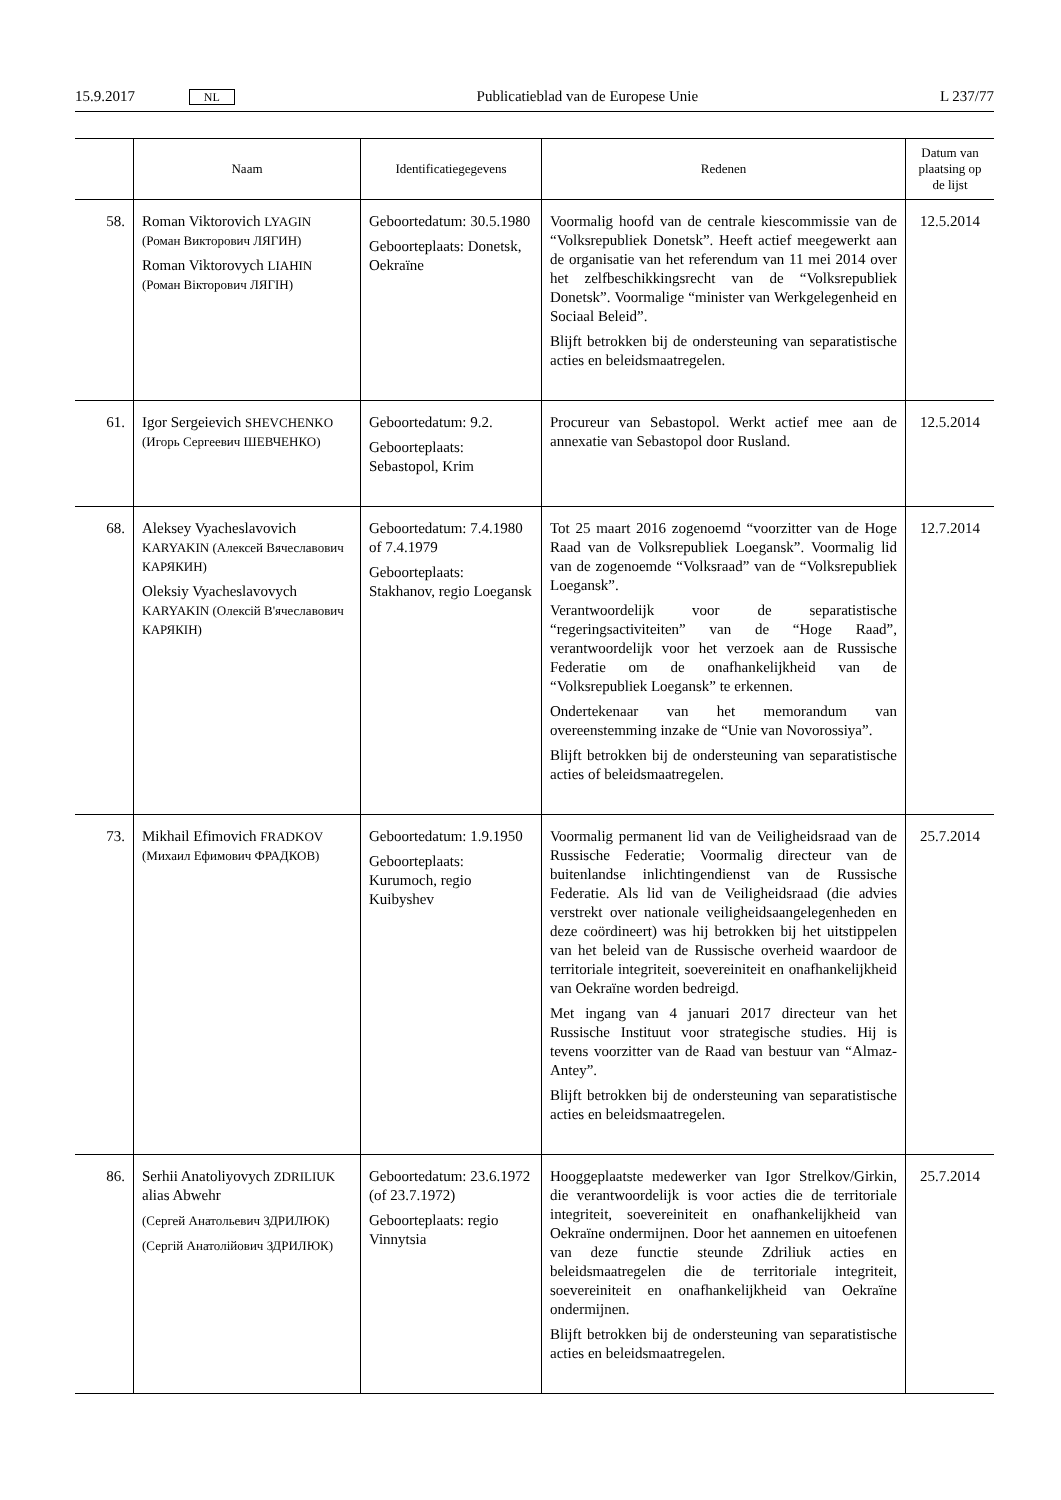15.9.2017 NL Publicatieblad van de Europese Unie L 237/77
| | Naam | Identificatiegegevens | Redenen | Datum van plaatsing op de lijst |
| --- | --- | --- | --- | --- |
| 58. | Roman Viktorovich LYAGIN (Роман Викторович ЛЯГИН) Roman Viktorovych LIAHIN (Роман Вікторович ЛЯГІН) | Geboortedatum: 30.5.1980 Geboorteplaats: Donetsk, Oekraïne | Voormalig hoofd van de centrale kiescommissie van de “Volksrepubliek Donetsk”. Heeft actief meegewerkt aan de organisatie van het referendum van 11 mei 2014 over het zelfbeschikkingsrecht van de “Volksrepubliek Donetsk”. Voormalige “minister van Werkgelegenheid en Sociaal Beleid”. Blijft betrokken bij de ondersteuning van separatistische acties en beleidsmaatregelen. | 12.5.2014 |
| 61. | Igor Sergeievich SHEVCHENKO (Игорь Сергеевич ШЕВЧЕНКО) | Geboortedatum: 9.2. Geboorteplaats: Sebastopol, Krim | Procureur van Sebastopol. Werkt actief mee aan de annexatie van Sebastopol door Rusland. | 12.5.2014 |
| 68. | Aleksey Vyacheslavovich KARYAKIN (Алексей Вячеславович КАРЯКИН) Oleksiy Vyacheslavovych KARYAKIN (Олексій В'ячеславович КАРЯКІН) | Geboortedatum: 7.4.1980 of 7.4.1979 Geboorteplaats: Stakhanov, regio Loegansk | Tot 25 maart 2016 zogenoemd “voorzitter van de Hoge Raad van de Volksrepubliek Loegansk”. Voormalig lid van de zogenoemde “Volksraad” van de “Volksrepubliek Loegansk”. Verantwoordelijk voor de separatistische “regeringsactiviteiten” van de “Hoge Raad”, verantwoordelijk voor het verzoek aan de Russische Federatie om de onafhankelijkheid van de “Volksrepubliek Loegansk” te erkennen. Ondertekenaar van het memorandum van overeenstemming inzake de “Unie van Novorossiya”. Blijft betrokken bij de ondersteuning van separatistische acties of beleidsmaatregelen. | 12.7.2014 |
| 73. | Mikhail Efimovich FRADKOV (Михаил Ефимович ФРАДКОВ) | Geboortedatum: 1.9.1950 Geboorteplaats: Kurumoch, regio Kuibyshev | Voormalig permanent lid van de Veiligheidsraad van de Russische Federatie; Voormalig directeur van de buitenlandse inlichtingendienst van de Russische Federatie. Als lid van de Veiligheidsraad (die advies verstrekt over nationale veiligheidsaangelegenheden en deze coördineert) was hij betrokken bij het uitstippelen van het beleid van de Russische overheid waardoor de territoriale integriteit, soevereiniteit en onafhankelijkheid van Oekraïne worden bedreigd. Met ingang van 4 januari 2017 directeur van het Russische Instituut voor strategische studies. Hij is tevens voorzitter van de Raad van bestuur van “Almaz-Antey”. Blijft betrokken bij de ondersteuning van separatistische acties en beleidsmaatregelen. | 25.7.2014 |
| 86. | Serhii Anatoliyovych ZDRILIUK alias Abwehr (Сергей Анатольевич ЗДРИЛЮК) (Сергій Анатолійович ЗДРИЛЮК) | Geboortedatum: 23.6.1972 (of 23.7.1972) Geboorteplaats: regio Vinnytsia | Hooggeplaatste medewerker van Igor Strelkov/Girkin, die verantwoordelijk is voor acties die de territoriale integriteit, soevereiniteit en onafhankelijkheid van Oekraïne ondermijnen. Door het aannemen en uitoefenen van deze functie steunde Zdriliuk acties en beleidsmaatregelen die de territoriale integriteit, soevereiniteit en onafhankelijkheid van Oekraïne ondermijnen. Blijft betrokken bij de ondersteuning van separatistische acties en beleidsmaatregelen. | 25.7.2014 |